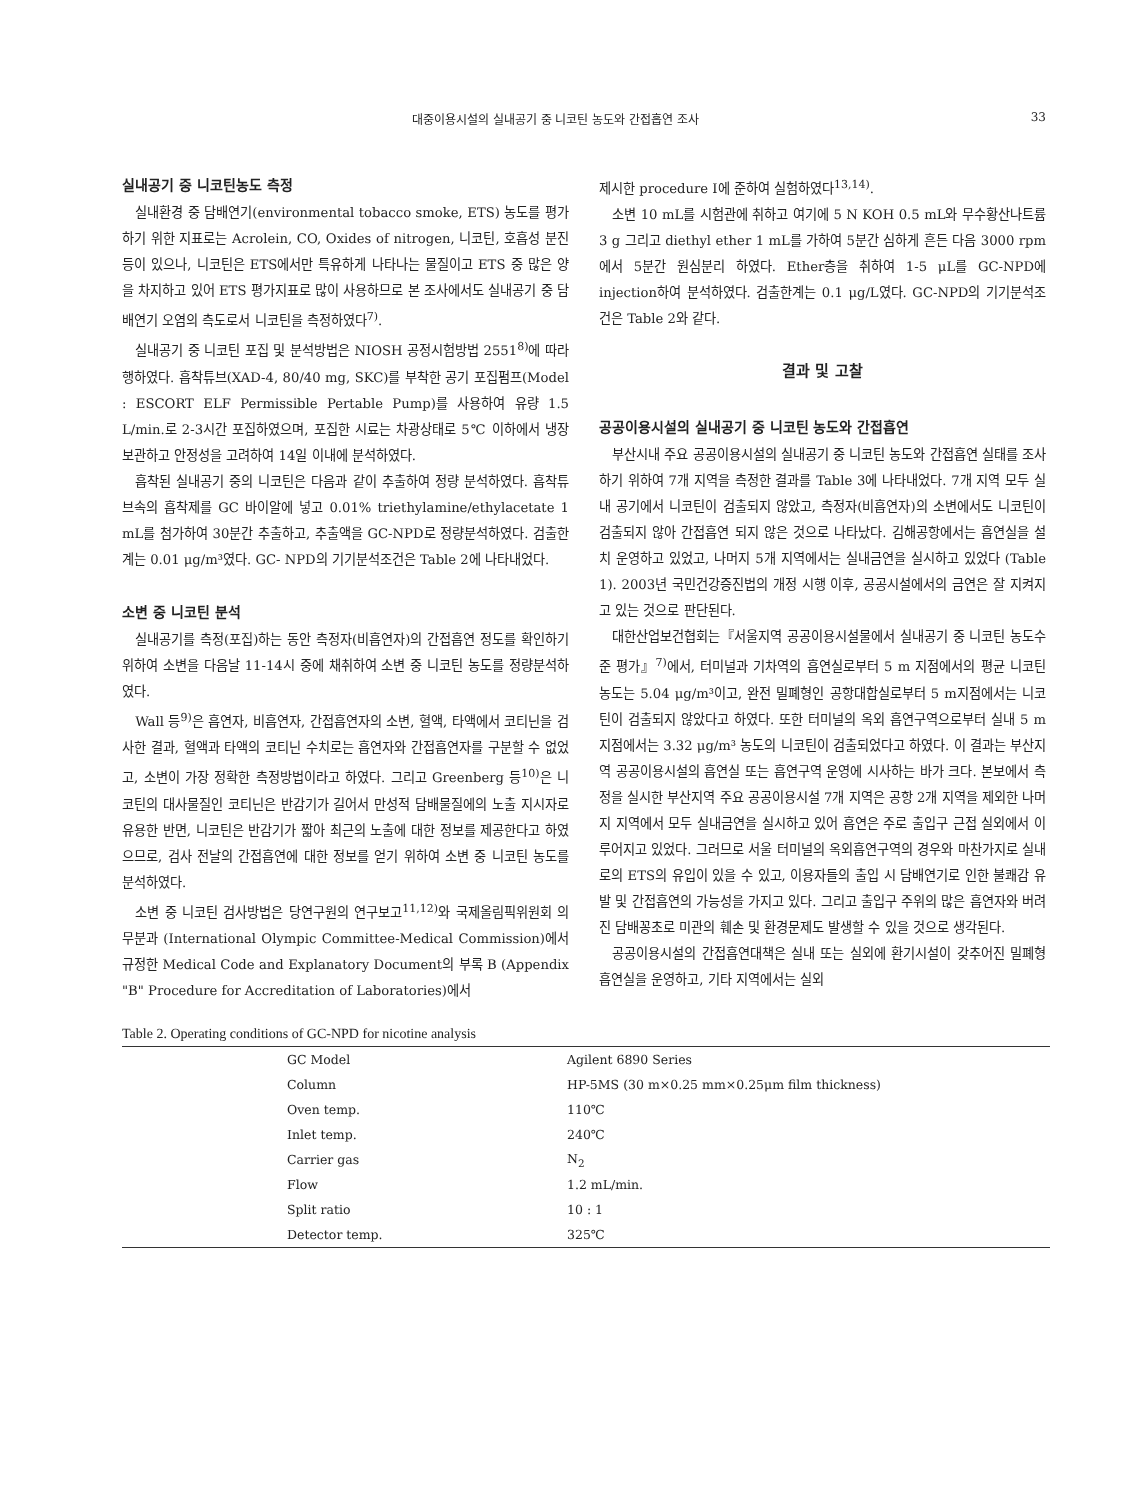대중이용시설의 실내공기 중 니코틴 농도와 간접흡연 조사 33
실내공기 중 니코틴농도 측정
실내환경 중 담배연기(environmental tobacco smoke, ETS) 농도를 평가하기 위한 지표로는 Acrolein, CO, Oxides of nitrogen, 니코틴, 호흡성 분진 등이 있으나, 니코틴은 ETS에서만 특유하게 나타나는 물질이고 ETS 중 많은 양을 차지하고 있어 ETS 평가지표로 많이 사용하므로 본 조사에서도 실내공기 중 담배연기 오염의 측도로서 니코틴을 측정하였다<sup>7)</sup>.
실내공기 중 니코틴 포집 및 분석방법은 NIOSH 공정시험방법 2551<sup>8)</sup>에 따라 행하였다. 흡착튜브(XAD-4, 80/40 mg, SKC)를 부착한 공기 포집펌프(Model : ESCORT ELF Permissible Pertable Pump)를 사용하여 유량 1.5 L/min.로 2-3시간 포집하였으며, 포집한 시료는 차광상태로 5℃ 이하에서 냉장보관하고 안정성을 고려하여 14일 이내에 분석하였다.
흡착된 실내공기 중의 니코틴은 다음과 같이 추출하여 정량 분석하였다. 흡착튜브속의 흡착제를 GC 바이알에 넣고 0.01% triethylamine/ethylacetate 1 mL를 첨가하여 30분간 추출하고, 추출액을 GC-NPD로 정량분석하였다. 검출한계는 0.01 μg/m³였다. GC- NPD의 기기분석조건은 Table 2에 나타내었다.
소변 중 니코틴 분석
실내공기를 측정(포집)하는 동안 측정자(비흡연자)의 간접흡연 정도를 확인하기 위하여 소변을 다음날 11-14시 중에 채취하여 소변 중 니코틴 농도를 정량분석하였다.
Wall 등<sup>9)</sup>은 흡연자, 비흡연자, 간접흡연자의 소변, 혈액, 타액에서 코티닌을 검사한 결과, 혈액과 타액의 코티닌 수치로는 흡연자와 간접흡연자를 구분할 수 없었고, 소변이 가장 정확한 측정방법이라고 하였다. 그리고 Greenberg 등<sup>10)</sup>은 니코틴의 대사물질인 코티닌은 반감기가 길어서 만성적 담배물질에의 노출 지시자로 유용한 반면, 니코틴은 반감기가 짧아 최근의 노출에 대한 정보를 제공한다고 하였으므로, 검사 전날의 간접흡연에 대한 정보를 얻기 위하여 소변 중 니코틴 농도를 분석하였다.
소변 중 니코틴 검사방법은 당연구원의 연구보고<sup>11,12)</sup>와 국제올림픽위원회 의무분과 (International Olympic Committee-Medical Commission)에서 규정한 Medical Code and Explanatory Document의 부록 B (Appendix "B" Procedure for Accreditation of Laboratories)에서
제시한 procedure Ⅰ에 준하여 실험하였다<sup>13,14)</sup>.
소변 10 mL를 시험관에 취하고 여기에 5 N KOH 0.5 mL와 무수황산나트륨 3 g 그리고 diethyl ether 1 mL를 가하여 5분간 심하게 흔든 다음 3000 rpm에서 5분간 원심분리 하였다. Ether층을 취하여 1-5 μL를 GC-NPD에 injection하여 분석하였다. 검출한계는 0.1 μg/L였다. GC-NPD의 기기분석조건은 Table 2와 같다.
결과 및 고찰
공공이용시설의 실내공기 중 니코틴 농도와 간접흡연
부산시내 주요 공공이용시설의 실내공기 중 니코틴 농도와 간접흡연 실태를 조사하기 위하여 7개 지역을 측정한 결과를 Table 3에 나타내었다. 7개 지역 모두 실내 공기에서 니코틴이 검출되지 않았고, 측정자(비흡연자)의 소변에서도 니코틴이 검출되지 않아 간접흡연 되지 않은 것으로 나타났다. 김해공항에서는 흡연실을 설치 운영하고 있었고, 나머지 5개 지역에서는 실내금연을 실시하고 있었다 (Table 1). 2003년 국민건강증진법의 개정 시행 이후, 공공시설에서의 금연은 잘 지켜지고 있는 것으로 판단된다.
대한산업보건협회는『서울지역 공공이용시설물에서 실내공기 중 니코틴 농도수준 평가』<sup>7)</sup>에서, 터미널과 기차역의 흡연실로부터 5 m 지점에서의 평균 니코틴 농도는 5.04 μg/m³이고, 완전 밀폐형인 공항대합실로부터 5 m지점에서는 니코틴이 검출되지 않았다고 하였다. 또한 터미널의 옥외 흡연구역으로부터 실내 5 m 지점에서는 3.32 μg/m³ 농도의 니코틴이 검출되었다고 하였다. 이 결과는 부산지역 공공이용시설의 흡연실 또는 흡연구역 운영에 시사하는 바가 크다. 본보에서 측정을 실시한 부산지역 주요 공공이용시설 7개 지역은 공항 2개 지역을 제외한 나머지 지역에서 모두 실내금연을 실시하고 있어 흡연은 주로 출입구 근접 실외에서 이루어지고 있었다. 그러므로 서울 터미널의 옥외흡연구역의 경우와 마찬가지로 실내로의 ETS의 유입이 있을 수 있고, 이용자들의 출입 시 담배연기로 인한 불쾌감 유발 및 간접흡연의 가능성을 가지고 있다. 그리고 출입구 주위의 많은 흡연자와 버려진 담배꽁초로 미관의 훼손 및 환경문제도 발생할 수 있을 것으로 생각된다.
공공이용시설의 간접흡연대책은 실내 또는 실외에 환기시설이 갖추어진 밀폐형 흡연실을 운영하고, 기타 지역에서는 실외
Table 2. Operating conditions of GC-NPD for nicotine analysis
| GC Model | Agilent 6890 Series |
| Column | HP-5MS (30 m×0.25 mm×0.25μm film thickness) |
| Oven temp. | 110℃ |
| Inlet temp. | 240℃ |
| Carrier gas | N<sub>2</sub> |
| Flow | 1.2 mL/min. |
| Split ratio | 10 : 1 |
| Detector temp. | 325℃ |